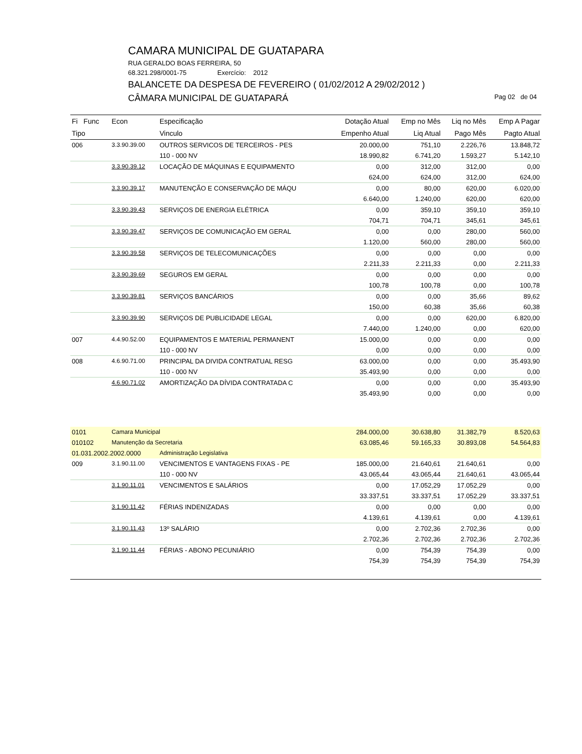CAMARA MUNICIPAL DE GUATAPARA
RUA GERALDO BOAS FERREIRA, 50
68.321.298/0001-75 Exercício: 2012
BALANCETE DA DESPESA DE FEVEREIRO ( 01/02/2012 A 29/02/2012 )
CÂMARA MUNICIPAL DE GUATAPARÁ Pag 02 de 04
| Fi Func | Econ | Especificação | Dotação Atual | Emp no Mês | Liq no Mês | Emp A Pagar |
| --- | --- | --- | --- | --- | --- | --- |
| Tipo | | Vinculo | Empenho Atual | Liq Atual | Pago Mês | Pagto Atual |
| 006 | 3.3.90.39.00 | OUTROS SERVICOS DE TERCEIROS - PES | 20.000,00 | 751,10 | 2.226,76 | 13.848,72 |
| | | 110 - 000 NV | 18.990,82 | 6.741,20 | 1.593,27 | 5.142,10 |
| | 3.3.90.39.12 | LOCAÇÃO DE MÁQUINAS E EQUIPAMENTO | 0,00 | 312,00 | 312,00 | 0,00 |
| | | | 624,00 | 624,00 | 312,00 | 624,00 |
| | 3.3.90.39.17 | MANUTENÇÃO E CONSERVAÇÃO DE MÁQU | 0,00 | 80,00 | 620,00 | 6.020,00 |
| | | | 6.640,00 | 1.240,00 | 620,00 | 620,00 |
| | 3.3.90.39.43 | SERVIÇOS DE ENERGIA ELÉTRICA | 0,00 | 359,10 | 359,10 | 359,10 |
| | | | 704,71 | 704,71 | 345,61 | 345,61 |
| | 3.3.90.39.47 | SERVIÇOS DE COMUNICAÇÃO EM GERAL | 0,00 | 0,00 | 280,00 | 560,00 |
| | | | 1.120,00 | 560,00 | 280,00 | 560,00 |
| | 3.3.90.39.58 | SERVIÇOS DE TELECOMUNICAÇÕES | 0,00 | 0,00 | 0,00 | 0,00 |
| | | | 2.211,33 | 2.211,33 | 0,00 | 2.211,33 |
| | 3.3.90.39.69 | SEGUROS EM GERAL | 0,00 | 0,00 | 0,00 | 0,00 |
| | | | 100,78 | 100,78 | 0,00 | 100,78 |
| | 3.3.90.39.81 | SERVIÇOS BANCÁRIOS | 0,00 | 0,00 | 35,66 | 89,62 |
| | | | 150,00 | 60,38 | 35,66 | 60,38 |
| | 3.3.90.39.90 | SERVIÇOS DE PUBLICIDADE LEGAL | 0,00 | 0,00 | 620,00 | 6.820,00 |
| | | | 7.440,00 | 1.240,00 | 0,00 | 620,00 |
| 007 | 4.4.90.52.00 | EQUIPAMENTOS E MATERIAL PERMANENT | 15.000,00 | 0,00 | 0,00 | 0,00 |
| | | 110 - 000 NV | 0,00 | 0,00 | 0,00 | 0,00 |
| 008 | 4.6.90.71.00 | PRINCIPAL DA DIVIDA CONTRATUAL RESG | 63.000,00 | 0,00 | 0,00 | 35.493,90 |
| | | 110 - 000 NV | 35.493,90 | 0,00 | 0,00 | 0,00 |
| | 4.6.90.71.02 | AMORTIZAÇÃO DA DÍVIDA CONTRATADA C | 0,00 | 0,00 | 0,00 | 35.493,90 |
| | | | 35.493,90 | 0,00 | 0,00 | 0,00 |
| 0101 | Camara Municipal | | 284.000,00 | 30.638,80 | 31.382,79 | 8.520,63 |
| 010102 | Manutenção da Secretaria | | 63.085,46 | 59.165,33 | 30.893,08 | 54.564,83 |
| 01.031.2002.2002.0000 | | Administração Legislativa | | | | |
| 009 | 3.1.90.11.00 | VENCIMENTOS E VANTAGENS FIXAS - PE | 185.000,00 | 21.640,61 | 21.640,61 | 0,00 |
| | | 110 - 000 NV | 43.065,44 | 43.065,44 | 21.640,61 | 43.065,44 |
| | 3.1.90.11.01 | VENCIMENTOS E SALÁRIOS | 0,00 | 17.052,29 | 17.052,29 | 0,00 |
| | | | 33.337,51 | 33.337,51 | 17.052,29 | 33.337,51 |
| | 3.1.90.11.42 | FÉRIAS INDENIZADAS | 0,00 | 0,00 | 0,00 | 0,00 |
| | | | 4.139,61 | 4.139,61 | 0,00 | 4.139,61 |
| | 3.1.90.11.43 | 13º SALÁRIO | 0,00 | 2.702,36 | 2.702,36 | 0,00 |
| | | | 2.702,36 | 2.702,36 | 2.702,36 | 2.702,36 |
| | 3.1.90.11.44 | FÉRIAS - ABONO PECUNIÁRIO | 0,00 | 754,39 | 754,39 | 0,00 |
| | | | 754,39 | 754,39 | 754,39 | 754,39 |